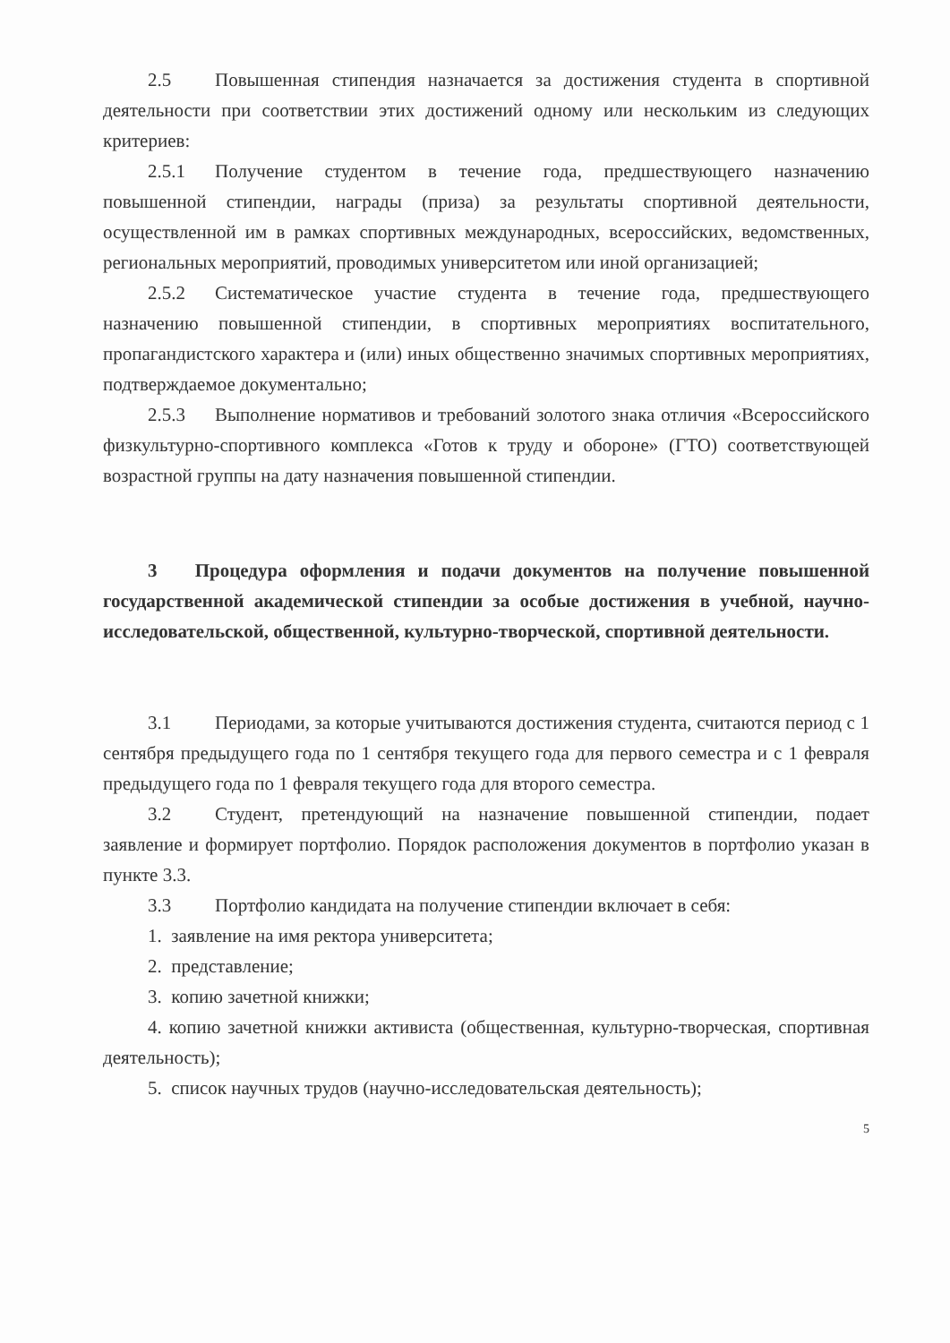2.5 Повышенная стипендия назначается за достижения студента в спортивной деятельности при соответствии этих достижений одному или нескольким из следующих критериев:
2.5.1 Получение студентом в течение года, предшествующего назначению повышенной стипендии, награды (приза) за результаты спортивной деятельности, осуществленной им в рамках спортивных международных, всероссийских, ведомственных, региональных мероприятий, проводимых университетом или иной организацией;
2.5.2 Систематическое участие студента в течение года, предшествующего назначению повышенной стипендии, в спортивных мероприятиях воспитательного, пропагандистского характера и (или) иных общественно значимых спортивных мероприятиях, подтверждаемое документально;
2.5.3 Выполнение нормативов и требований золотого знака отличия «Всероссийского физкультурно-спортивного комплекса «Готов к труду и обороне» (ГТО) соответствующей возрастной группы на дату назначения повышенной стипендии.
3 Процедура оформления и подачи документов на получение повышенной государственной академической стипендии за особые достижения в учебной, научно-исследовательской, общественной, культурно-творческой, спортивной деятельности.
3.1 Периодами, за которые учитываются достижения студента, считаются период с 1 сентября предыдущего года по 1 сентября текущего года для первого семестра и с 1 февраля предыдущего года по 1 февраля текущего года для второго семестра.
3.2 Студент, претендующий на назначение повышенной стипендии, подает заявление и формирует портфолио. Порядок расположения документов в портфолио указан в пункте 3.3.
3.3 Портфолио кандидата на получение стипендии включает в себя:
1. заявление на имя ректора университета;
2. представление;
3. копию зачетной книжки;
4. копию зачетной книжки активиста (общественная, культурно-творческая, спортивная деятельность);
5. список научных трудов (научно-исследовательская деятельность);
5